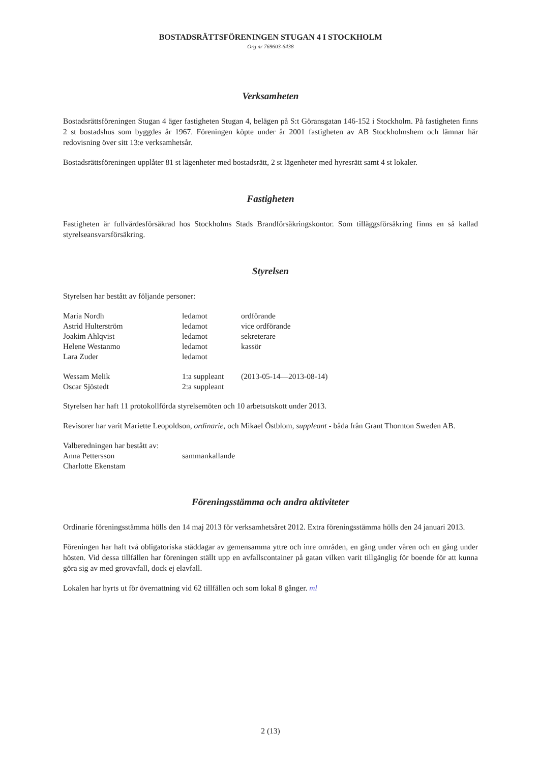BOSTADSRÄTTSFÖRENINGEN STUGAN 4 I STOCKHOLM
Org nr 769603-6438
Verksamheten
Bostadsrättsföreningen Stugan 4 äger fastigheten Stugan 4, belägen på S:t Göransgatan 146-152 i Stockholm. På fastigheten finns 2 st bostadshus som byggdes år 1967. Föreningen köpte under år 2001 fastigheten av AB Stockholmshem och lämnar här redovisning över sitt 13:e verksamhetsår.
Bostadsrättsföreningen upplåter 81 st lägenheter med bostadsrätt, 2 st lägenheter med hyresrätt samt 4 st lokaler.
Fastigheten
Fastigheten är fullvärdesförsäkrad hos Stockholms Stads Brandförsäkringskontor. Som tilläggsförsäkring finns en så kallad styrelseansvarsförsäkring.
Styrelsen
Styrelsen har bestått av följande personer:
| Maria Nordh | ledamot | ordförande |
| Astrid Hulterström | ledamot | vice ordförande |
| Joakim Ahlqvist | ledamot | sekreterare |
| Helene Westanmo | ledamot | kassör |
| Lara Zuder | ledamot | |
| Wessam Melik | 1:a suppleant | (2013-05-14—2013-08-14) |
| Oscar Sjöstedt | 2:a suppleant | |
Styrelsen har haft 11 protokollförda styrelsemöten och 10 arbetsutskott under 2013.
Revisorer har varit Mariette Leopoldson, ordinarie, och Mikael Östblom, suppleant - båda från Grant Thornton Sweden AB.
| Valberedningen har bestått av: | |
| Anna Pettersson | sammankallande |
| Charlotte Ekenstam | |
Föreningsstämma och andra aktiviteter
Ordinarie föreningsstämma hölls den 14 maj 2013 för verksamhetsåret 2012. Extra föreningsstämma hölls den 24 januari 2013.
Föreningen har haft två obligatoriska städdagar av gemensamma yttre och inre områden, en gång under våren och en gång under hösten. Vid dessa tillfällen har föreningen ställt upp en avfallscontainer på gatan vilken varit tillgänglig för boende för att kunna göra sig av med grovavfall, dock ej elavfall.
Lokalen har hyrts ut för övernattning vid 62 tillfällen och som lokal 8 gånger. ml
2 (13)